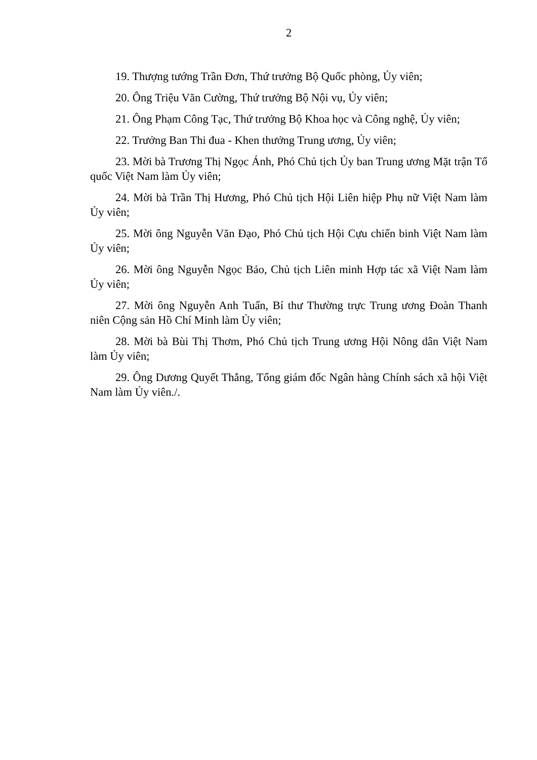2
19. Thượng tướng Trần Đơn, Thứ trưởng Bộ Quốc phòng, Ủy viên;
20. Ông Triệu Văn Cường, Thứ trưởng Bộ Nội vụ, Ủy viên;
21. Ông Phạm Công Tạc, Thứ trưởng Bộ Khoa học và Công nghệ, Ủy viên;
22. Trưởng Ban Thi đua - Khen thưởng Trung ương, Ủy viên;
23. Mời bà Trương Thị Ngọc Ánh, Phó Chủ tịch Ủy ban Trung ương Mặt trận Tổ quốc Việt Nam làm Ủy viên;
24. Mời bà Trần Thị Hương, Phó Chủ tịch Hội Liên hiệp Phụ nữ Việt Nam làm Ủy viên;
25. Mời ông Nguyễn Văn Đạo, Phó Chủ tịch Hội Cựu chiến binh Việt Nam làm Ủy viên;
26. Mời ông Nguyễn Ngọc Bảo, Chủ tịch Liên minh Hợp tác xã Việt Nam làm Ủy viên;
27. Mời ông Nguyễn Anh Tuấn, Bí thư Thường trực Trung ương Đoàn Thanh niên Cộng sản Hồ Chí Minh làm Ủy viên;
28. Mời bà Bùi Thị Thơm, Phó Chủ tịch Trung ương Hội Nông dân Việt Nam làm Ủy viên;
29. Ông Dương Quyết Thắng, Tổng giám đốc Ngân hàng Chính sách xã hội Việt Nam làm Ủy viên./.